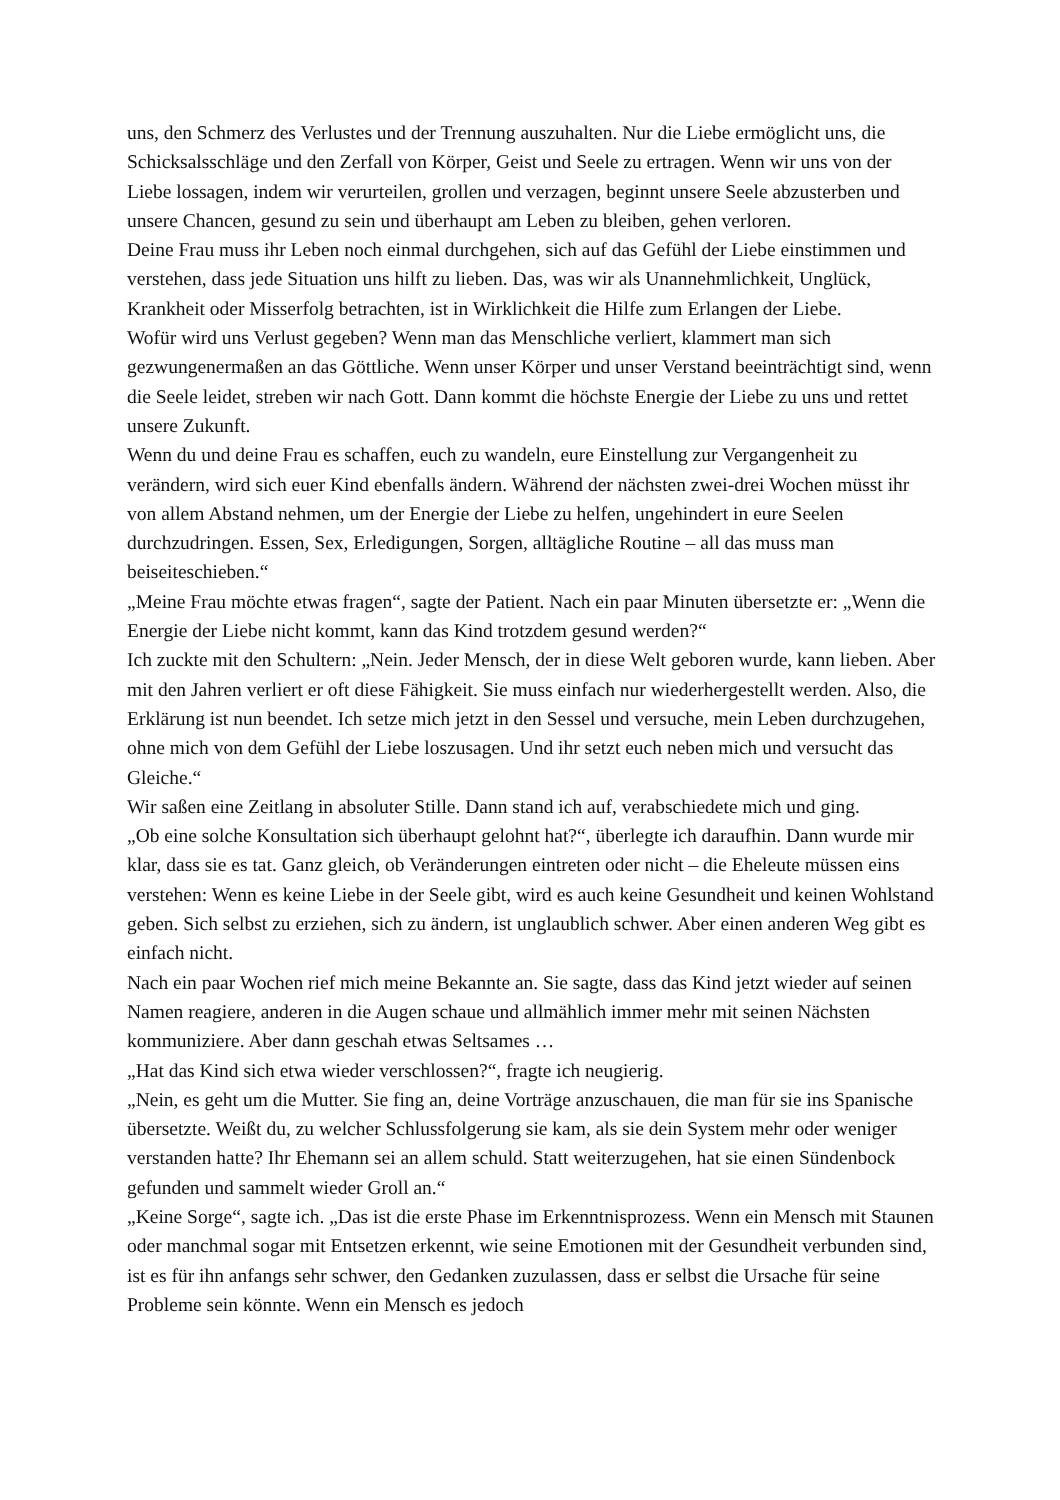uns, den Schmerz des Verlustes und der Trennung auszuhalten. Nur die Liebe ermöglicht uns, die Schicksalsschläge und den Zerfall von Körper, Geist und Seele zu ertragen. Wenn wir uns von der Liebe lossagen, indem wir verurteilen, grollen und verzagen, beginnt unsere Seele abzusterben und unsere Chancen, gesund zu sein und überhaupt am Leben zu bleiben, gehen verloren.
Deine Frau muss ihr Leben noch einmal durchgehen, sich auf das Gefühl der Liebe einstimmen und verstehen, dass jede Situation uns hilft zu lieben. Das, was wir als Unannehmlichkeit, Unglück, Krankheit oder Misserfolg betrachten, ist in Wirklichkeit die Hilfe zum Erlangen der Liebe.
Wofür wird uns Verlust gegeben? Wenn man das Menschliche verliert, klammert man sich gezwungenermaßen an das Göttliche. Wenn unser Körper und unser Verstand beeinträchtigt sind, wenn die Seele leidet, streben wir nach Gott. Dann kommt die höchste Energie der Liebe zu uns und rettet unsere Zukunft.
Wenn du und deine Frau es schaffen, euch zu wandeln, eure Einstellung zur Vergangenheit zu verändern, wird sich euer Kind ebenfalls ändern. Während der nächsten zwei-drei Wochen müsst ihr von allem Abstand nehmen, um der Energie der Liebe zu helfen, ungehindert in eure Seelen durchzudringen. Essen, Sex, Erledigungen, Sorgen, alltägliche Routine – all das muss man beiseiteschieben.“
„Meine Frau möchte etwas fragen“, sagte der Patient. Nach ein paar Minuten übersetzte er: „Wenn die Energie der Liebe nicht kommt, kann das Kind trotzdem gesund werden?“
Ich zuckte mit den Schultern: „Nein. Jeder Mensch, der in diese Welt geboren wurde, kann lieben. Aber mit den Jahren verliert er oft diese Fähigkeit. Sie muss einfach nur wiederhergestellt werden. Also, die Erklärung ist nun beendet. Ich setze mich jetzt in den Sessel und versuche, mein Leben durchzugehen, ohne mich von dem Gefühl der Liebe loszusagen. Und ihr setzt euch neben mich und versucht das Gleiche.“
Wir saßen eine Zeitlang in absoluter Stille. Dann stand ich auf, verabschiedete mich und ging.
„Ob eine solche Konsultation sich überhaupt gelohnt hat?“, überlegte ich daraufhin. Dann wurde mir klar, dass sie es tat. Ganz gleich, ob Veränderungen eintreten oder nicht – die Eheleute müssen eins verstehen: Wenn es keine Liebe in der Seele gibt, wird es auch keine Gesundheit und keinen Wohlstand geben. Sich selbst zu erziehen, sich zu ändern, ist unglaublich schwer. Aber einen anderen Weg gibt es einfach nicht.
Nach ein paar Wochen rief mich meine Bekannte an. Sie sagte, dass das Kind jetzt wieder auf seinen Namen reagiere, anderen in die Augen schaue und allmählich immer mehr mit seinen Nächsten kommuniziere. Aber dann geschah etwas Seltsames …
„Hat das Kind sich etwa wieder verschlossen?“, fragte ich neugierig.
„Nein, es geht um die Mutter. Sie fing an, deine Vorträge anzuschauen, die man für sie ins Spanische übersetzte. Weißt du, zu welcher Schlussfolgerung sie kam, als sie dein System mehr oder weniger verstanden hatte? Ihr Ehemann sei an allem schuld. Statt weiterzugehen, hat sie einen Sündenbock gefunden und sammelt wieder Groll an.“
„Keine Sorge“, sagte ich. „Das ist die erste Phase im Erkenntnisprozess. Wenn ein Mensch mit Staunen oder manchmal sogar mit Entsetzen erkennt, wie seine Emotionen mit der Gesundheit verbunden sind, ist es für ihn anfangs sehr schwer, den Gedanken zuzulassen, dass er selbst die Ursache für seine Probleme sein könnte. Wenn ein Mensch es jedoch